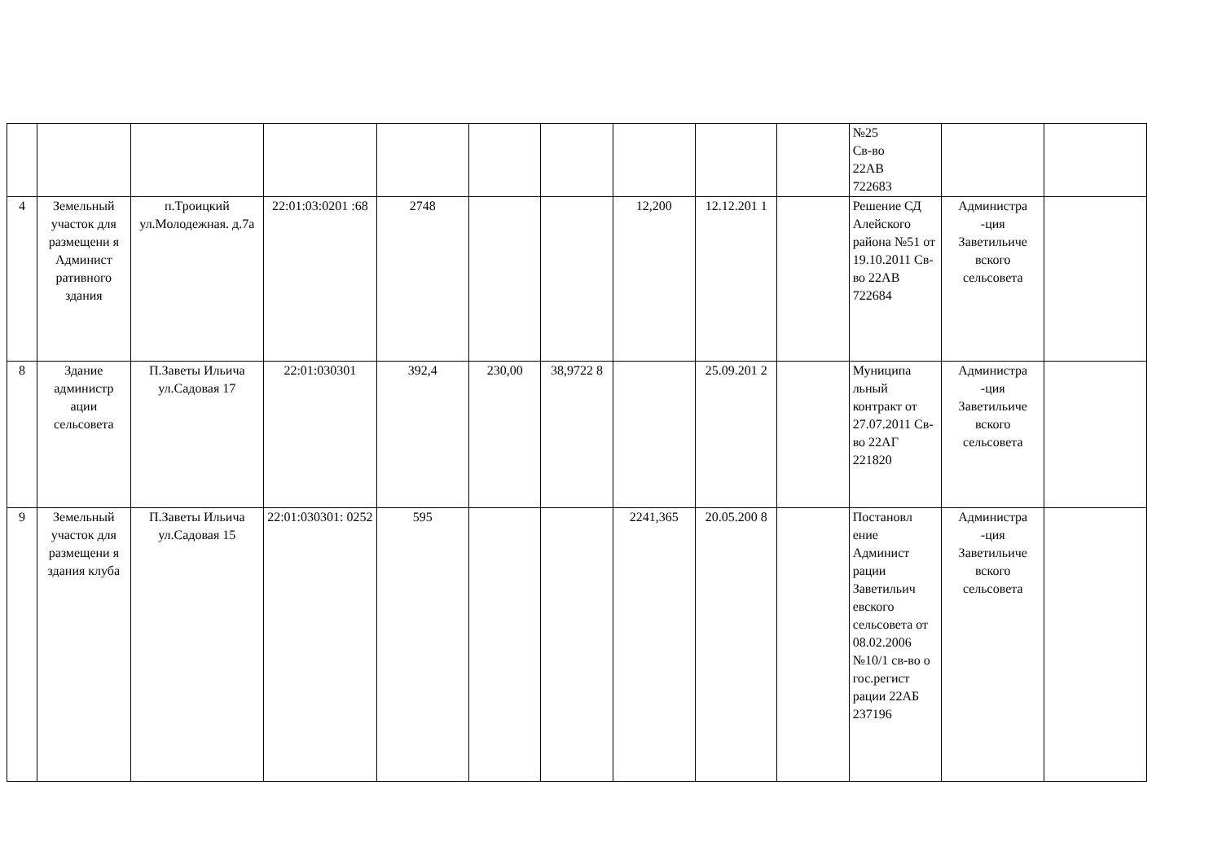| | | | | | | | | | | №25 Св-во 22АВ 722683 | | |
| 4 | Земельный участок для размещени я Админист ративного здания | п.Троицкий ул.Молодежная. д.7а | 22:01:03:0201 :68 | 2748 | | | 12,200 | 12.12.201 1 | | Решение СД Алейского района №51 от 19.10.2011 Св-во 22АВ 722684 | Администра -ция Заветильиче вского сельсовета | |
| 8 | Здание администр ации сельсовета | П.Заветы Ильича ул.Садовая 17 | 22:01:030301 | 392,4 | 230,00 | 38,9722 8 | | 25.09.201 2 | | Муниципа льный контракт от 27.07.2011 Св-во 22АГ 221820 | Администра -ция Заветильиче вского сельсовета | |
| 9 | Земельный участок для размещени я здания клуба | П.Заветы Ильича ул.Садовая 15 | 22:01:030301: 0252 | 595 | | | 2241,365 | 20.05.200 8 | | Постановл ение Админист рации Заветильич евского сельсовета от 08.02.2006 №10/1 св-во о гос.регист рации 22АБ 237196 | Администра -ция Заветильиче вского сельсовета | |